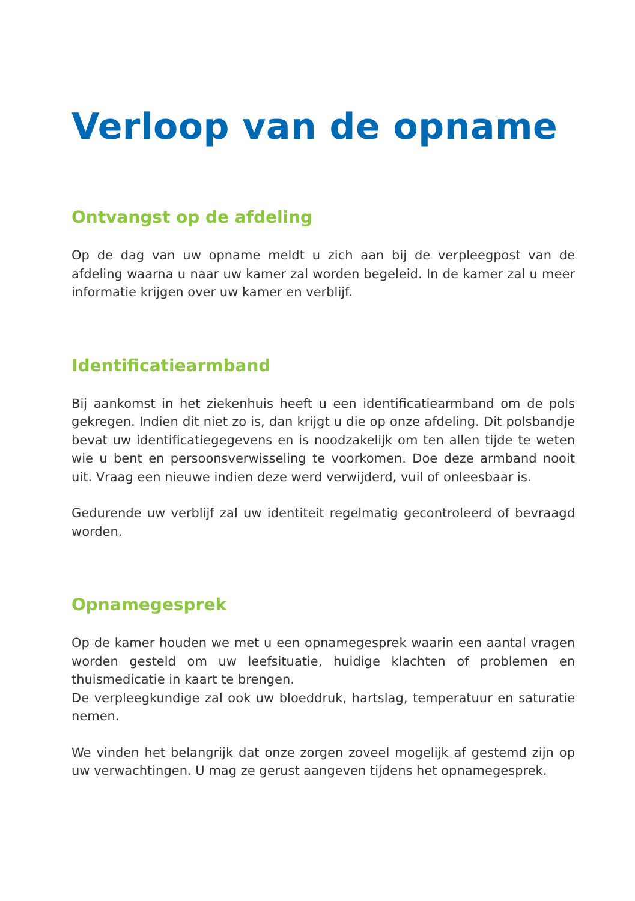Verloop van de opname
Ontvangst op de afdeling
Op de dag van uw opname meldt u zich aan bij de verpleegpost van de afdeling waarna u naar uw kamer zal worden begeleid. In de kamer zal u meer informatie krijgen over uw kamer en verblijf.
Identificatiearmband
Bij aankomst in het ziekenhuis heeft u een identificatiearmband om de pols gekregen. Indien dit niet zo is, dan krijgt u die op onze afdeling. Dit polsbandje bevat uw identificatiegegevens en is noodzakelijk om ten allen tijde te weten wie u bent en persoonsverwisseling te voorkomen. Doe deze armband nooit uit. Vraag een nieuwe indien deze werd verwijderd, vuil of onleesbaar is.
Gedurende uw verblijf zal uw identiteit regelmatig gecontroleerd of bevraagd worden.
Opnamegesprek
Op de kamer houden we met u een opnamegesprek waarin een aantal vragen worden gesteld om uw leefsituatie, huidige klachten of problemen en thuismedicatie in kaart te brengen.
De verpleegkundige zal ook uw bloeddruk, hartslag, temperatuur en saturatie nemen.
We vinden het belangrijk dat onze zorgen zoveel mogelijk af gestemd zijn op uw verwachtingen. U mag ze gerust aangeven tijdens het opnamegesprek.